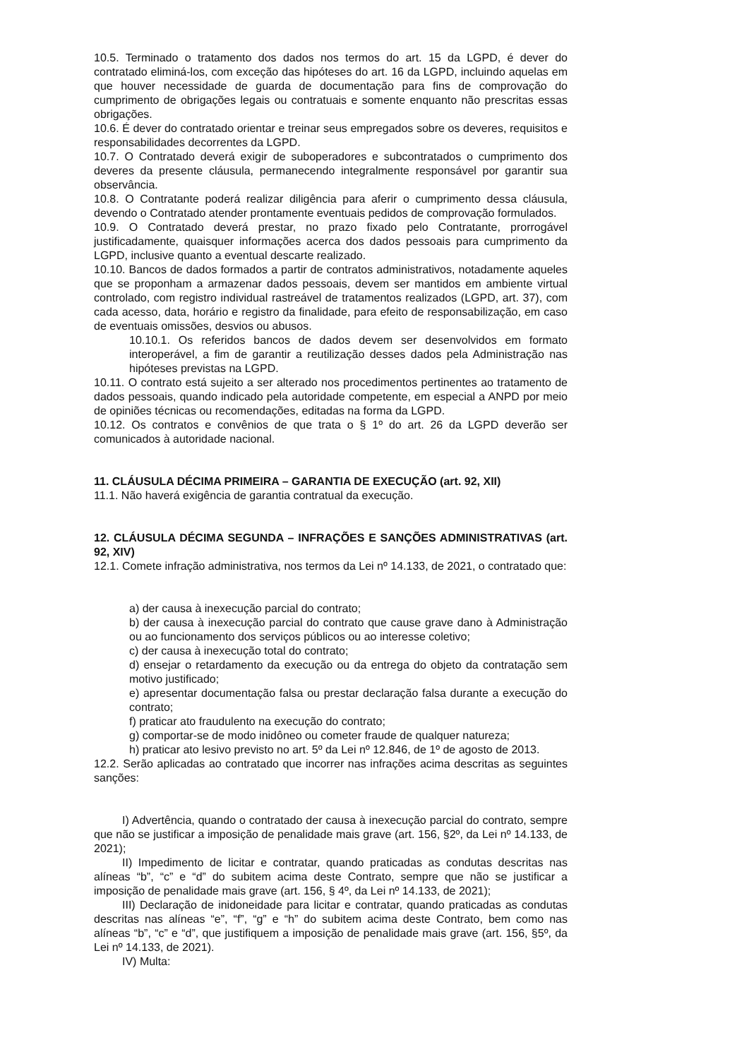10.5. Terminado o tratamento dos dados nos termos do art. 15 da LGPD, é dever do contratado eliminá-los, com exceção das hipóteses do art. 16 da LGPD, incluindo aquelas em que houver necessidade de guarda de documentação para fins de comprovação do cumprimento de obrigações legais ou contratuais e somente enquanto não prescritas essas obrigações.
10.6. É dever do contratado orientar e treinar seus empregados sobre os deveres, requisitos e responsabilidades decorrentes da LGPD.
10.7. O Contratado deverá exigir de suboperadores e subcontratados o cumprimento dos deveres da presente cláusula, permanecendo integralmente responsável por garantir sua observância.
10.8. O Contratante poderá realizar diligência para aferir o cumprimento dessa cláusula, devendo o Contratado atender prontamente eventuais pedidos de comprovação formulados.
10.9. O Contratado deverá prestar, no prazo fixado pelo Contratante, prorrogável justificadamente, quaisquer informações acerca dos dados pessoais para cumprimento da LGPD, inclusive quanto a eventual descarte realizado.
10.10. Bancos de dados formados a partir de contratos administrativos, notadamente aqueles que se proponham a armazenar dados pessoais, devem ser mantidos em ambiente virtual controlado, com registro individual rastreável de tratamentos realizados (LGPD, art. 37), com cada acesso, data, horário e registro da finalidade, para efeito de responsabilização, em caso de eventuais omissões, desvios ou abusos.
10.10.1. Os referidos bancos de dados devem ser desenvolvidos em formato interoperável, a fim de garantir a reutilização desses dados pela Administração nas hipóteses previstas na LGPD.
10.11. O contrato está sujeito a ser alterado nos procedimentos pertinentes ao tratamento de dados pessoais, quando indicado pela autoridade competente, em especial a ANPD por meio de opiniões técnicas ou recomendações, editadas na forma da LGPD.
10.12. Os contratos e convênios de que trata o § 1º do art. 26 da LGPD deverão ser comunicados à autoridade nacional.
11. CLÁUSULA DÉCIMA PRIMEIRA – GARANTIA DE EXECUÇÃO (art. 92, XII)
11.1. Não haverá exigência de garantia contratual da execução.
12. CLÁUSULA DÉCIMA SEGUNDA – INFRAÇÕES E SANÇÕES ADMINISTRATIVAS (art. 92, XIV)
12.1. Comete infração administrativa, nos termos da Lei nº 14.133, de 2021, o contratado que:
a) der causa à inexecução parcial do contrato;
b) der causa à inexecução parcial do contrato que cause grave dano à Administração ou ao funcionamento dos serviços públicos ou ao interesse coletivo;
c) der causa à inexecução total do contrato;
d) ensejar o retardamento da execução ou da entrega do objeto da contratação sem motivo justificado;
e) apresentar documentação falsa ou prestar declaração falsa durante a execução do contrato;
f) praticar ato fraudulento na execução do contrato;
g) comportar-se de modo inidôneo ou cometer fraude de qualquer natureza;
h) praticar ato lesivo previsto no art. 5º da Lei nº 12.846, de 1º de agosto de 2013.
12.2. Serão aplicadas ao contratado que incorrer nas infrações acima descritas as seguintes sanções:
I) Advertência, quando o contratado der causa à inexecução parcial do contrato, sempre que não se justificar a imposição de penalidade mais grave (art. 156, §2º, da Lei nº 14.133, de 2021);
II) Impedimento de licitar e contratar, quando praticadas as condutas descritas nas alíneas “b”, “c” e “d” do subitem acima deste Contrato, sempre que não se justificar a imposição de penalidade mais grave (art. 156, § 4º, da Lei nº 14.133, de 2021);
III) Declaração de inidoneidade para licitar e contratar, quando praticadas as condutas descritas nas alíneas “e”, “f”, “g” e “h” do subitem acima deste Contrato, bem como nas alíneas “b”, “c” e “d”, que justifiquem a imposição de penalidade mais grave (art. 156, §5º, da Lei nº 14.133, de 2021).
IV) Multa: